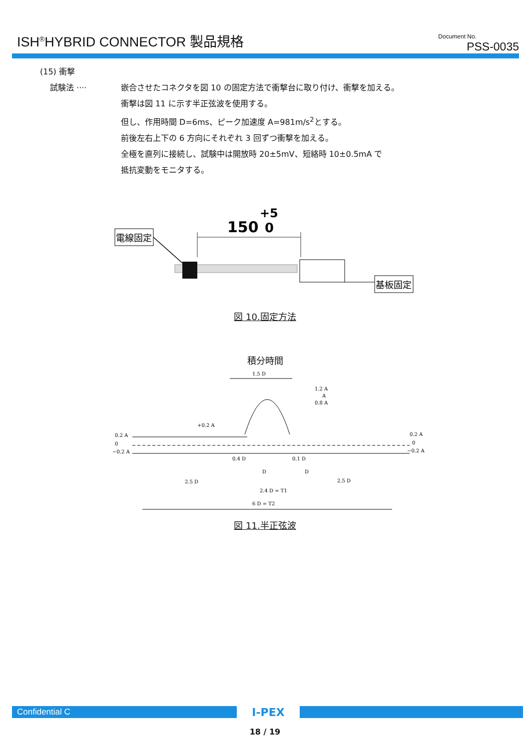ISH<sup>®</sup>HYBRID CONNECTOR 製品規格
Document No.
PSS-0035
(15) 衝撃
試験法 ···· 嵌合させたコネクタを図 10 の固定方法で衝撃台に取り付け、衝撃を加える。
衝撃は図 11 に示す半正弦波を使用する。
但し、作用時間 D=6ms、ピーク加速度 A=981m/s<sup>2</sup>とする。
前後左右上下の 6 方向にそれぞれ 3 回ずつ衝撃を加える。
全極を直列に接続し、試験中は開放時 20±5mV、短絡時 10±0.5mA で
抵抗変動をモニタする。
+5
150
0
電線固定
基板固定
図 10.固定方法
積分時間
1.5 D
1.2 A
A
0.8 A
+0.2 A
0.2 A
0
−0.2 A
0.2 A
0
−0.2 A
0.4 D
0.1 D
D
D
2.5 D
2.5 D
2.4 D = T1
6 D = T2
図 11.半正弦波
Confidential C
I-PEX
18 / 19